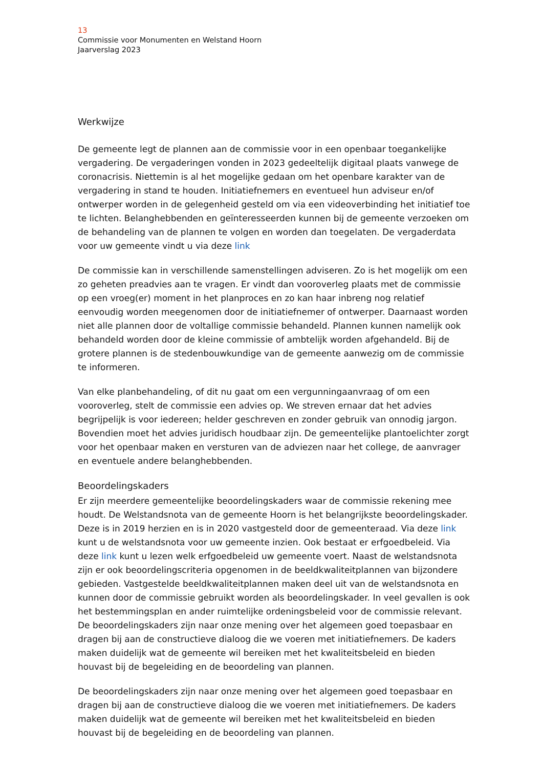13
Commissie voor Monumenten en Welstand Hoorn
Jaarverslag 2023
Werkwijze
De gemeente legt de plannen aan de commissie voor in een openbaar toegankelijke vergadering. De vergaderingen vonden in 2023 gedeeltelijk digitaal plaats vanwege de coronacrisis. Niettemin is al het mogelijke gedaan om het openbare karakter van de vergadering in stand te houden. Initiatiefnemers en eventueel hun adviseur en/of ontwerper worden in de gelegenheid gesteld om via een videoverbinding het initiatief toe te lichten. Belanghebbenden en geïnteresseerden kunnen bij de gemeente verzoeken om de behandeling van de plannen te volgen en worden dan toegelaten. De vergaderdata voor uw gemeente vindt u via deze link
De commissie kan in verschillende samenstellingen adviseren. Zo is het mogelijk om een zo geheten preadvies aan te vragen. Er vindt dan vooroverleg plaats met de commissie op een vroeg(er) moment in het planproces en zo kan haar inbreng nog relatief eenvoudig worden meegenomen door de initiatiefnemer of ontwerper. Daarnaast worden niet alle plannen door de voltallige commissie behandeld. Plannen kunnen namelijk ook behandeld worden door de kleine commissie of ambtelijk worden afgehandeld. Bij de grotere plannen is de stedenbouwkundige van de gemeente aanwezig om de commissie te informeren.
Van elke planbehandeling, of dit nu gaat om een vergunningaanvraag of om een vooroverleg, stelt de commissie een advies op. We streven ernaar dat het advies begrijpelijk is voor iedereen; helder geschreven en zonder gebruik van onnodig jargon. Bovendien moet het advies juridisch houdbaar zijn. De gemeentelijke plantoelichter zorgt voor het openbaar maken en versturen van de adviezen naar het college, de aanvrager en eventuele andere belanghebbenden.
Beoordelingskaders
Er zijn meerdere gemeentelijke beoordelingskaders waar de commissie rekening mee houdt. De Welstandsnota van de gemeente Hoorn is het belangrijkste beoordelingskader. Deze is in 2019 herzien en is in 2020 vastgesteld door de gemeenteraad. Via deze link kunt u de welstandsnota voor uw gemeente inzien. Ook bestaat er erfgoedbeleid. Via deze link kunt u lezen welk erfgoedbeleid uw gemeente voert. Naast de welstandsnota zijn er ook beoordelingscriteria opgenomen in de beeldkwaliteitplannen van bijzondere gebieden. Vastgestelde beeldkwaliteitplannen maken deel uit van de welstandsnota en kunnen door de commissie gebruikt worden als beoordelingskader. In veel gevallen is ook het bestemmingsplan en ander ruimtelijke ordeningsbeleid voor de commissie relevant. De beoordelingskaders zijn naar onze mening over het algemeen goed toepasbaar en dragen bij aan de constructieve dialoog die we voeren met initiatiefnemers. De kaders maken duidelijk wat de gemeente wil bereiken met het kwaliteitsbeleid en bieden houvast bij de begeleiding en de beoordeling van plannen.
De beoordelingskaders zijn naar onze mening over het algemeen goed toepasbaar en dragen bij aan de constructieve dialoog die we voeren met initiatiefnemers. De kaders maken duidelijk wat de gemeente wil bereiken met het kwaliteitsbeleid en bieden houvast bij de begeleiding en de beoordeling van plannen.